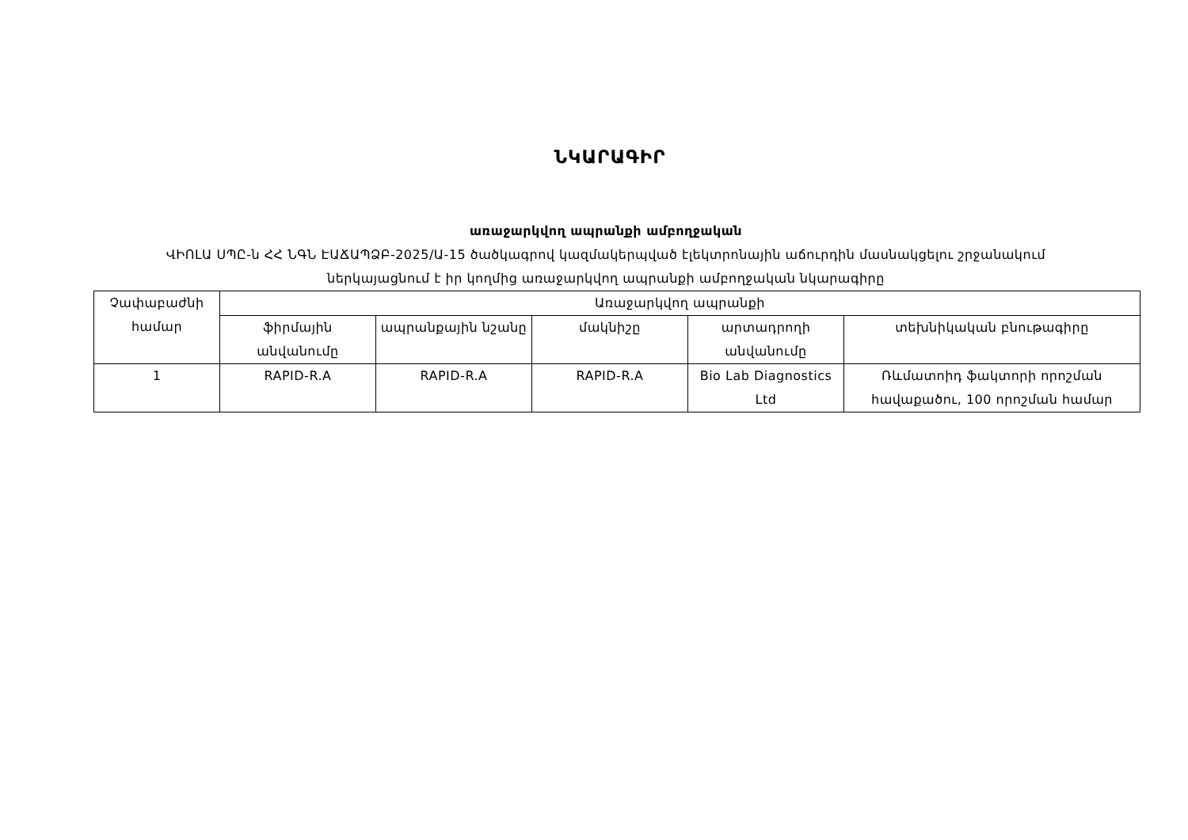ՆԿԱՐԱԳԻՐ
առաջարկվող ապրանքի ամբողջական
ՎԻՈԼԱ ՍՊԸ-ն ՀՀ ՆԳՆ ԷԱՃԱՊՁԲ-2025/Ա-15 ծածկագրով կազմակերպված էլեկտրոնային աճուրդին մասնակցելու շրջանակում
ներկայացնում է իր կողմից առաջարկվող ապրանքի ամբողջական նկարագիրը
| Չափաբաժնի համար | Առաջարկվող ապրանքի | | | | |
| --- | --- | --- | --- | --- | --- |
| | ֆիրմային անվանումը | ապրանքային նշանը | մակնիշը | արտադրողի անվանումը | տեխնիկական բնութագիրը |
| 1 | RAPID-R.A | RAPID-R.A | RAPID-R.A | Bio Lab Diagnostics Ltd | Ռևմատոիդ ֆակտորի որոշման հավաքածու, 100 որոշման համար |